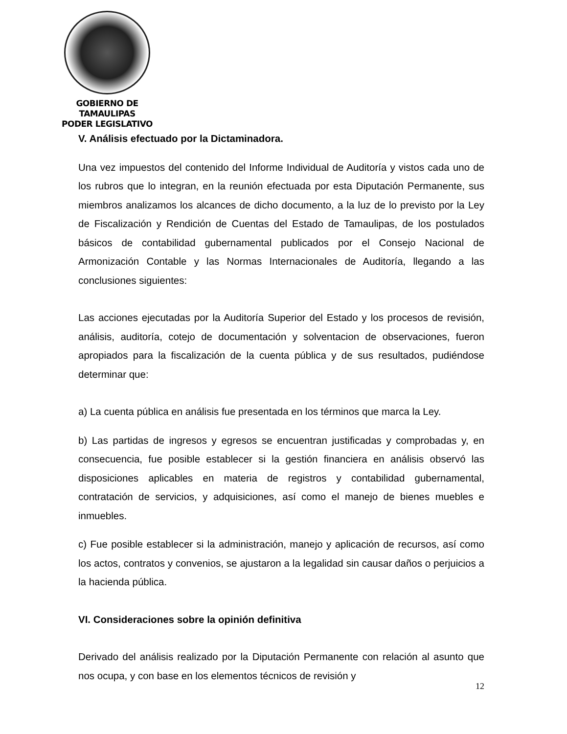GOBIERNO DE TAMAULIPAS
PODER LEGISLATIVO
V. Análisis efectuado por la Dictaminadora.
Una vez impuestos del contenido del Informe Individual de Auditoría y vistos cada uno de los rubros que lo integran, en la reunión efectuada por esta Diputación Permanente, sus miembros analizamos los alcances de dicho documento, a la luz de lo previsto por la Ley de Fiscalización y Rendición de Cuentas del Estado de Tamaulipas, de los postulados básicos de contabilidad gubernamental publicados por el Consejo Nacional de Armonización Contable y las Normas Internacionales de Auditoría, llegando a las conclusiones siguientes:
Las acciones ejecutadas por la Auditoría Superior del Estado y los procesos de revisión, análisis, auditoría, cotejo de documentación y solventacion de observaciones, fueron apropiados para la fiscalización de la cuenta pública y de sus resultados, pudiéndose determinar que:
a) La cuenta pública en análisis fue presentada en los términos que marca la Ley.
b) Las partidas de ingresos y egresos se encuentran justificadas y comprobadas y, en consecuencia, fue posible establecer si la gestión financiera en análisis observó las disposiciones aplicables en materia de registros y contabilidad gubernamental, contratación de servicios, y adquisiciones, así como el manejo de bienes muebles e inmuebles.
c) Fue posible establecer si la administración, manejo y aplicación de recursos, así como los actos, contratos y convenios, se ajustaron a la legalidad sin causar daños o perjuicios a la hacienda pública.
VI. Consideraciones sobre la opinión definitiva
Derivado del análisis realizado por la Diputación Permanente con relación al asunto que nos ocupa, y con base en los elementos técnicos de revisión y
12